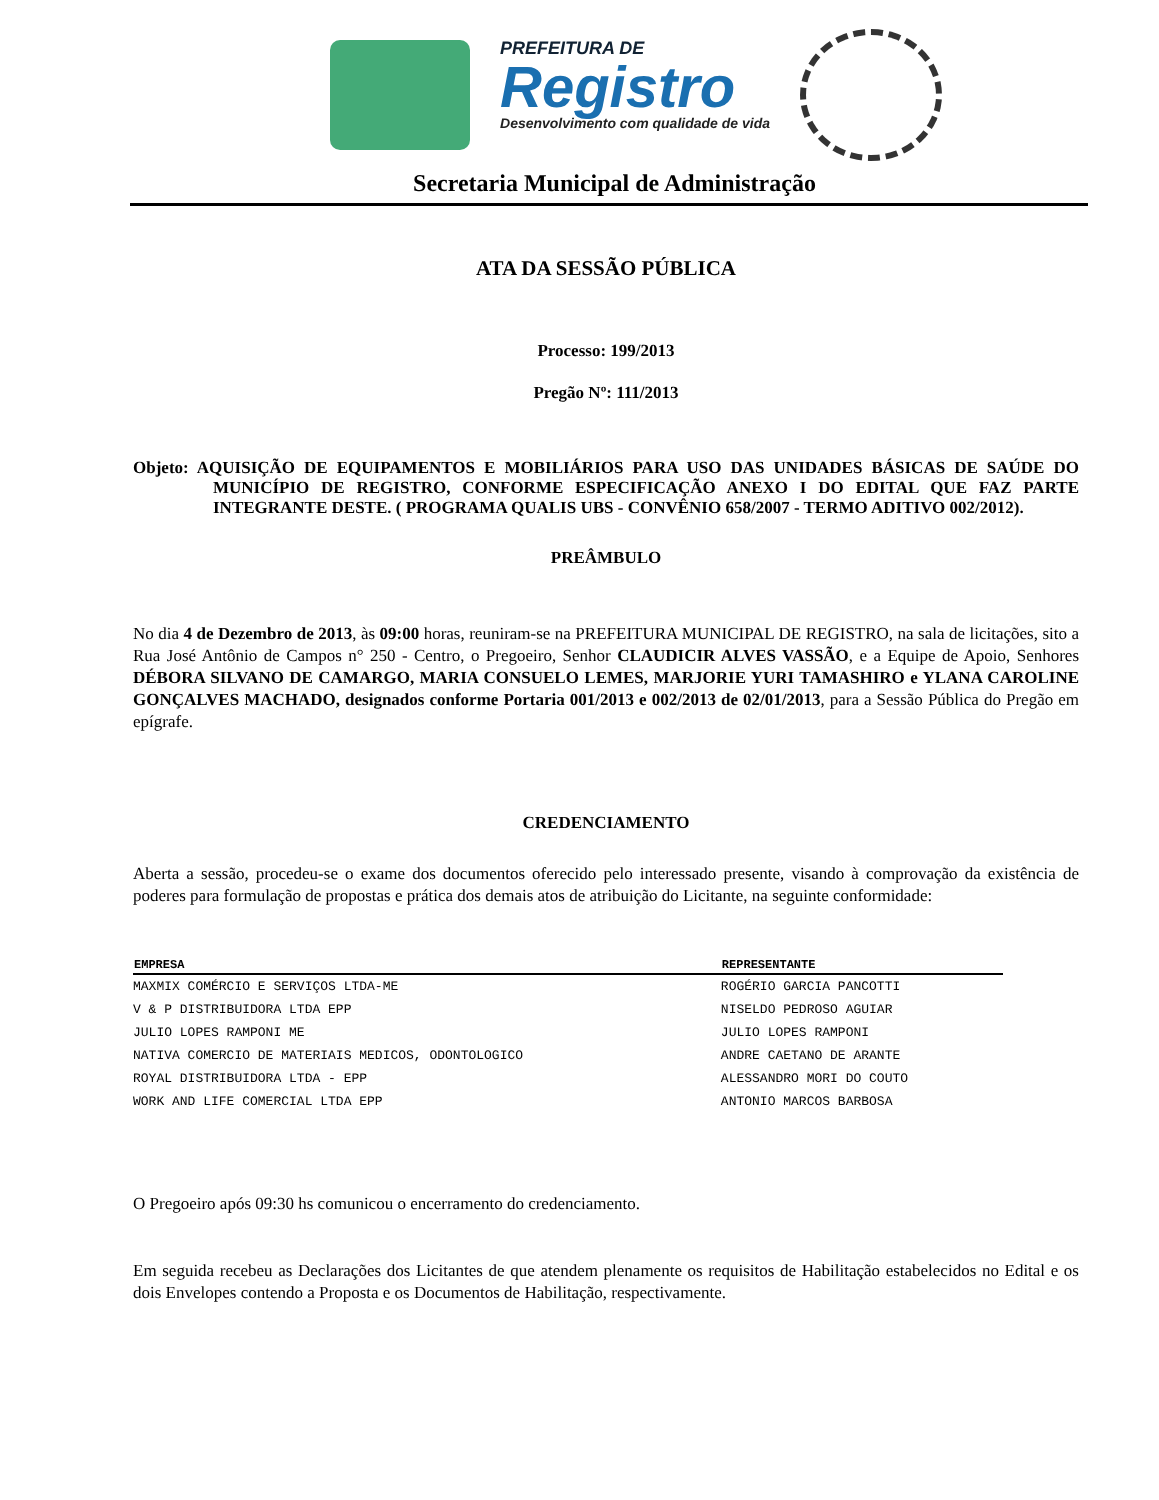PREFEITURA DE
Registro
Desenvolvimento com qualidade de vida
Secretaria Municipal de Administração
ATA DA SESSÃO PÚBLICA
Processo: 199/2013
Pregão Nº: 111/2013
Objeto: AQUISIÇÃO DE EQUIPAMENTOS E MOBILIÁRIOS PARA USO DAS UNIDADES BÁSICAS DE SAÚDE DO MUNICÍPIO DE REGISTRO, CONFORME ESPECIFICAÇÃO ANEXO I DO EDITAL QUE FAZ PARTE INTEGRANTE DESTE. ( PROGRAMA QUALIS UBS - CONVÊNIO 658/2007 - TERMO ADITIVO 002/2012).
PREÂMBULO
No dia 4 de Dezembro de 2013, às 09:00 horas, reuniram-se na PREFEITURA MUNICIPAL DE REGISTRO, na sala de licitações, sito a Rua José Antônio de Campos n° 250 - Centro, o Pregoeiro, Senhor CLAUDICIR ALVES VASSÃO, e a Equipe de Apoio, Senhores DÉBORA SILVANO DE CAMARGO, MARIA CONSUELO LEMES, MARJORIE YURI TAMASHIRO e YLANA CAROLINE GONÇALVES MACHADO, designados conforme Portaria 001/2013 e 002/2013 de 02/01/2013, para a Sessão Pública do Pregão em epígrafe.
CREDENCIAMENTO
Aberta a sessão, procedeu-se o exame dos documentos oferecido pelo interessado presente, visando à comprovação da existência de poderes para formulação de propostas e prática dos demais atos de atribuição do Licitante, na seguinte conformidade:
| EMPRESA | REPRESENTANTE |
| --- | --- |
| MAXMIX COMÉRCIO E SERVIÇOS LTDA-ME | ROGÉRIO GARCIA PANCOTTI |
| V & P DISTRIBUIDORA LTDA EPP | NISELDO PEDROSO AGUIAR |
| JULIO LOPES RAMPONI ME | JULIO LOPES RAMPONI |
| NATIVA COMERCIO DE MATERIAIS MEDICOS, ODONTOLOGICO | ANDRE CAETANO DE ARANTE |
| ROYAL DISTRIBUIDORA LTDA - EPP | ALESSANDRO MORI DO COUTO |
| WORK AND LIFE COMERCIAL LTDA EPP | ANTONIO MARCOS BARBOSA |
O Pregoeiro após 09:30 hs comunicou o encerramento do credenciamento.
Em seguida recebeu as Declarações dos Licitantes de que atendem plenamente os requisitos de Habilitação estabelecidos no Edital e os dois Envelopes contendo a Proposta e os Documentos de Habilitação, respectivamente.